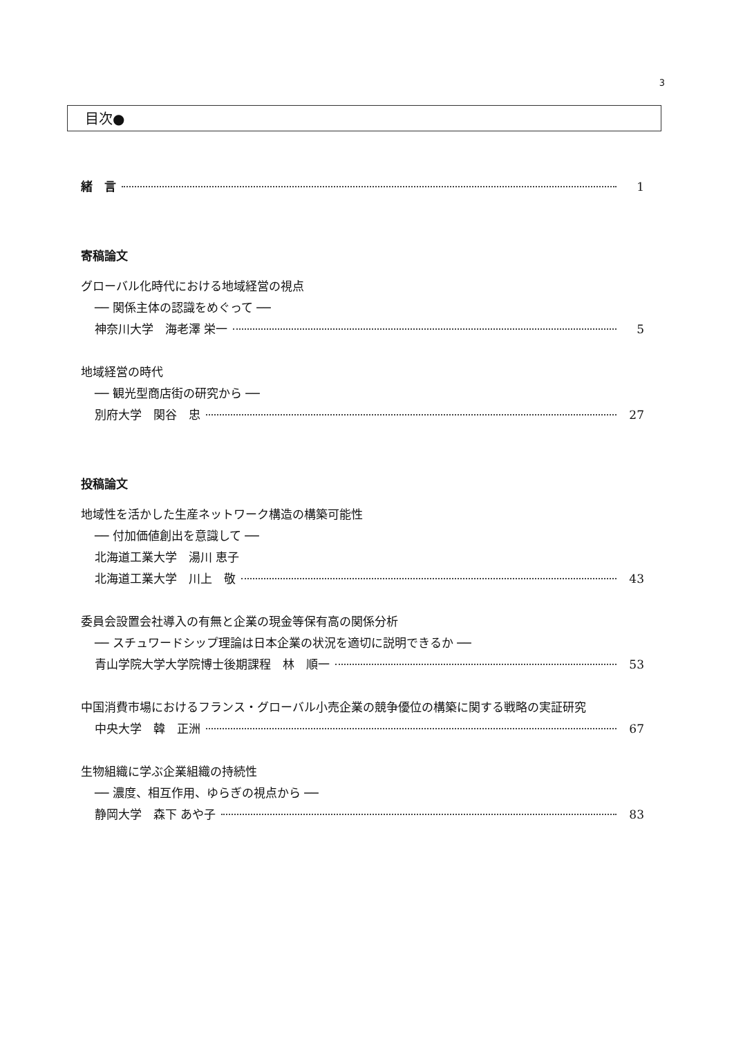3
目次●
緒　言 1
寄稿論文
グローバル化時代における地域経営の視点
── 関係主体の認識をめぐって ──
神奈川大学　海老澤 栄一 5
地域経営の時代
── 観光型商店街の研究から ──
別府大学　関谷　忠 27
投稿論文
地域性を活かした生産ネットワーク構造の構築可能性
── 付加価値創出を意識して ──
北海道工業大学　湯川 恵子
北海道工業大学　川上　敬 43
委員会設置会社導入の有無と企業の現金等保有高の関係分析
── スチュワードシップ理論は日本企業の状況を適切に説明できるか ──
青山学院大学大学院博士後期課程　林　順一 53
中国消費市場におけるフランス・グローバル小売企業の競争優位の構築に関する戦略の実証研究
中央大学　韓　正洲 67
生物組織に学ぶ企業組織の持続性
── 濃度、相互作用、ゆらぎの視点から ──
静岡大学　森下 あや子 83